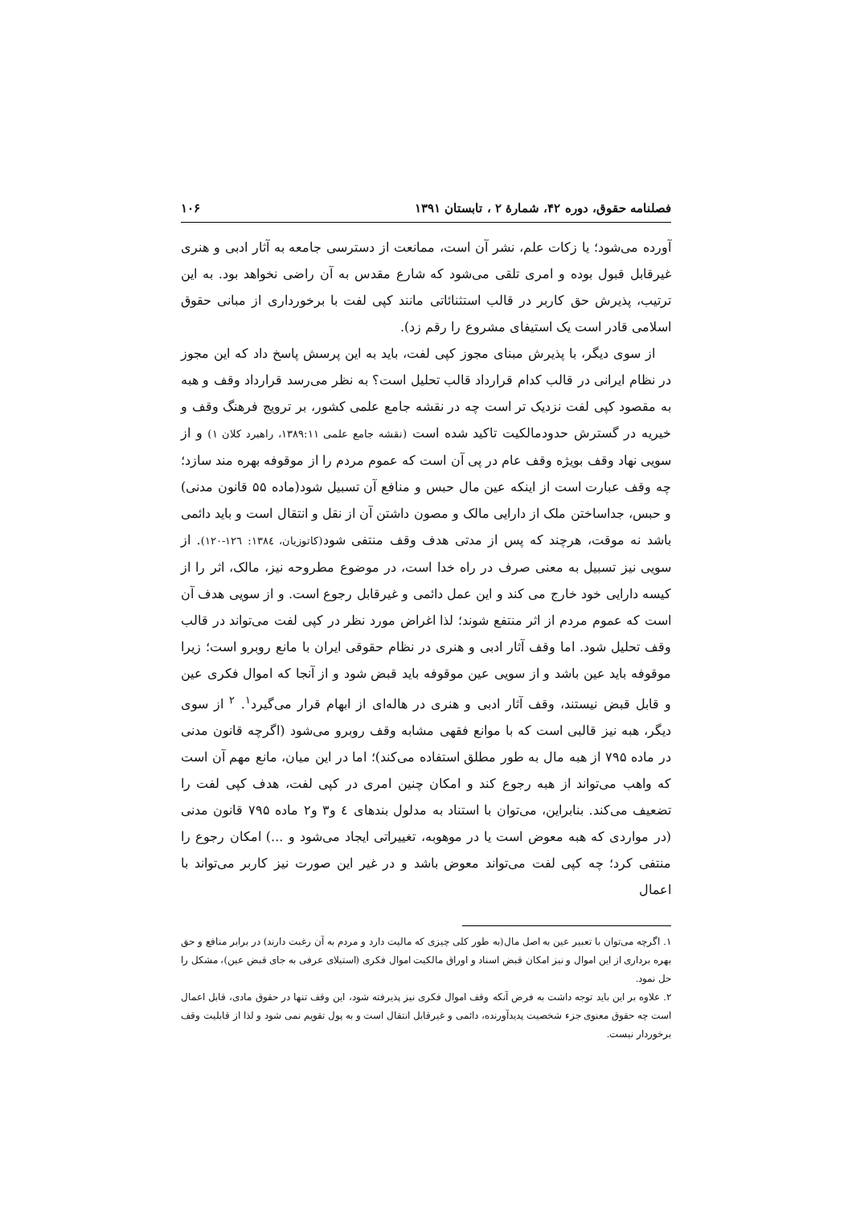فصلنامه حقوق، دوره ۴۲، شمارهٔ ۲ ، تابستان ۱۳۹۱ ۱۰۶
آورده می‌شود؛ یا زکات علم، نشر آن است، ممانعت از دسترسی جامعه به آثار ادبی و هنری غیرقابل قبول بوده و امری تلقی می‌شود که شارع مقدس به آن راضی نخواهد بود. به این ترتیب، پذیرش حق کاربر در قالب استثنائاتی مانند کپی لفت با برخورداری از مبانی حقوق اسلامی قادر است یک استیفای مشروع را رقم زد).
از سوی دیگر، با پذیرش مبنای مجوز کپی لفت، باید به این پرسش پاسخ داد که این مجوز در نظام ایرانی در قالب کدام قرارداد قالب تحلیل است؟ به نظر می‌رسد قرارداد وقف و هبه به مقصود کپی لفت نزدیک تر است چه در نقشه جامع علمی کشور، بر ترویج فرهنگ وقف و خیریه در گسترش حدودمالکیت تاکید شده است (نقشه جامع علمی ۱۳۸۹:۱۱، راهبرد کلان ۱) و از سویی نهاد وقف بویژه وقف عام در پی آن است که عموم مردم را از موقوفه بهره مند سازد؛ چه وقف عبارت است از اینکه عین مال حبس و منافع آن تسبیل شود(ماده ۵۵ قانون مدنی) و حبس، جداساختن ملک از دارایی مالک و مصون داشتن آن از نقل و انتقال است و باید دائمی باشد نه موقت، هرچند که پس از مدتی هدف وقف منتفی شود(کاتوزیان، ۱۳۸٤: ۱۲٦-۱۲۰). از سویی نیز تسبیل به معنی صرف در راه خدا است، در موضوع مطروحه نیز، مالک، اثر را از کیسه دارایی خود خارج می کند و این عمل دائمی و غیرقابل رجوع است. و از سویی هدف آن است که عموم مردم از اثر منتفع شوند؛ لذا اغراض مورد نظر در کپی لفت می‌تواند در قالب وقف تحلیل شود. اما وقف آثار ادبی و هنری در نظام حقوقی ایران با مانع روبرو است؛ زیرا موقوفه باید عین باشد و از سویی عین موقوفه باید قبض شود و از آنجا که اموال فکری عین و قابل قبض نیستند، وقف آثار ادبی و هنری در هاله‌ای از ابهام قرار می‌گیرد<sup>۱</sup>. <sup>۲</sup> از سوی دیگر، هبه نیز قالبی است که با موانع فقهی مشابه وقف روبرو می‌شود (اگرچه قانون مدنی در ماده ۷۹۵ از هبه مال به طور مطلق استفاده می‌کند)؛ اما در این میان، مانع مهم آن است که واهب می‌تواند از هبه رجوع کند و امکان چنین امری در کپی لفت، هدف کپی لفت را تضعیف می‌کند. بنابراین، می‌توان با استناد به مدلول بندهای ٤ و۳ و۲ ماده ۷۹۵ قانون مدنی (در مواردی که هبه معوض است یا در موهوبه، تغییراتی ایجاد می‌شود و ...) امکان رجوع را منتفی کرد؛ چه کپی لفت می‌تواند معوض باشد و در غیر این صورت نیز کاربر می‌تواند با اعمال
۱. اگرچه می‌توان با تعبیر عین به اصل مال(به طور کلی چیزی که مالیت دارد و مردم به آن رغبت دارند) در برابر منافع و حق بهره برداری از این اموال و نیز امکان قبض اسناد و اوراق مالکیت اموال فکری (استیلای عرفی به جای قبض عین)، مشکل را حل نمود.
۲. علاوه بر این باید توجه داشت به فرض آنکه وقف اموال فکری نیز پذیرفته شود، این وقف تنها در حقوق مادی، قابل اعمال است چه حقوق معنوی جزء شخصیت پدیدآورنده، دائمی و غیرقابل انتقال است و به پول تقویم نمی شود و لذا از قابلیت وقف برخوردار نیست.